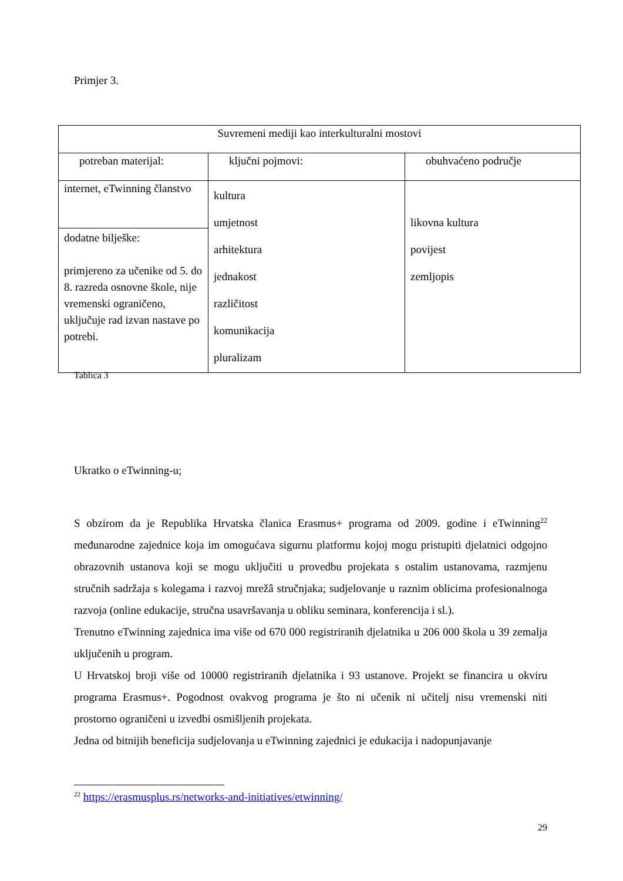Primjer 3.
| Suvremeni mediji kao interkulturalni mostovi | | |
| --- | --- | --- |
| potreban materijal: | ključni pojmovi: | obuhvaćeno područje |
| internet, eTwinning članstvo | kultura umjetnost arhitektura jednakost različitost komunikacija pluralizam | likovna kultura povijest zemljopis |
| dodatne bilješke: primjereno za učenike od 5. do 8. razreda osnovne škole, nije vremenski ograničeno, uključuje rad izvan nastave po potrebi. | | |
Tablica 3
Ukratko o eTwinning-u;
S obzirom da je Republika Hrvatska članica Erasmus+ programa od 2009. godine i eTwinning<sup>22</sup> međunarodne zajednice koja im omogućava sigurnu platformu kojoj mogu pristupiti djelatnici odgojno obrazovnih ustanova koji se mogu uključiti u provedbu projekata s ostalim ustanovama, razmjenu stručnih sadržaja s kolegama i razvoj mrežâ stručnjaka; sudjelovanje u raznim oblicima profesionalnoga razvoja (online edukacije, stručna usavršavanja u obliku seminara, konferencija i sl.).
Trenutno eTwinning zajednica ima više od 670 000 registriranih djelatnika u 206 000 škola u 39 zemalja uključenih u program.
U Hrvatskoj broji više od 10000 registriranih djelatnika i 93 ustanove. Projekt se financira u okviru programa Erasmus+. Pogodnost ovakvog programa je što ni učenik ni učitelj nisu vremenski niti prostorno ograničeni u izvedbi osmišljenih projekata.
Jedna od bitnijih beneficija sudjelovanja u eTwinning zajednici je edukacija i nadopunjavanje
<sup>22</sup> https://erasmusplus.rs/networks-and-initiatives/etwinning/
29